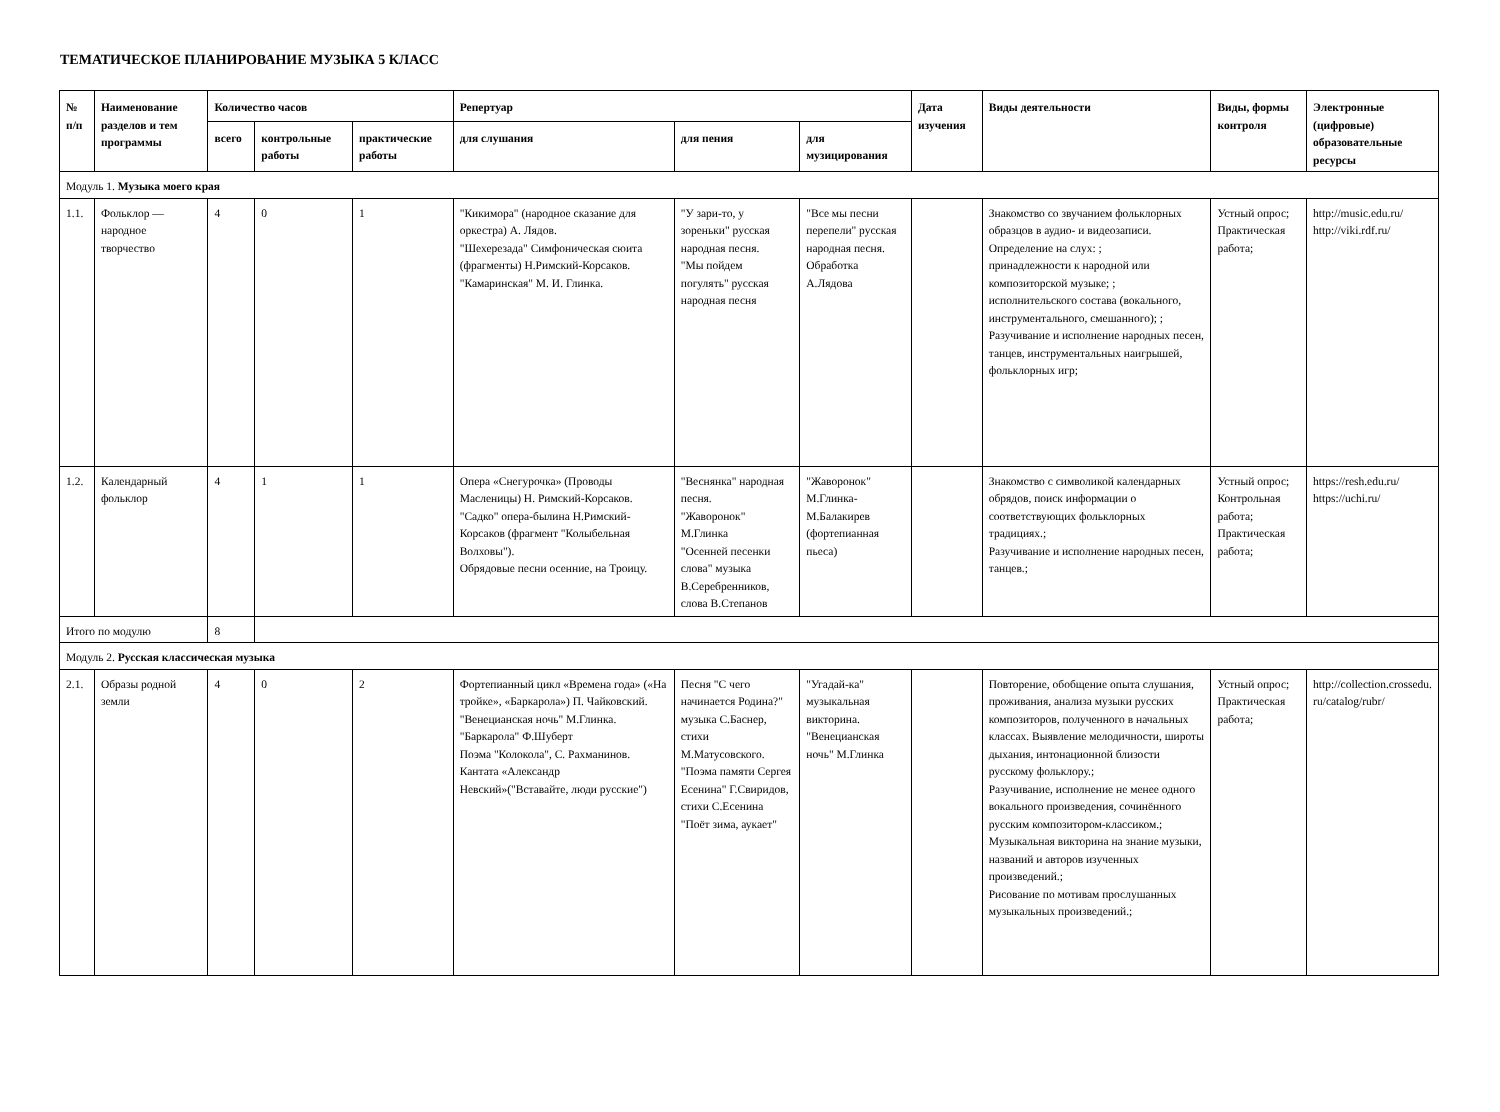ТЕМАТИЧЕСКОЕ ПЛАНИРОВАНИЕ МУЗЫКА 5 КЛАСС
| № п/п | Наименование разделов и тем программы | Количество часов | | | Репертуар | | | Дата изучения | Виды деятельности | Виды, формы контроля | Электронные (цифровые) образовательные ресурсы |
| --- | --- | --- | --- | --- | --- | --- | --- | --- | --- | --- | --- |
| | | всего | контрольные работы | практические работы | для слушания | для пения | для музицирования | | | | |
| Модуль 1. Музыка моего края | | | | | | | | | | | |
| 1.1. | Фольклор — народное творчество | 4 | 0 | 1 | "Кикимора" (народное сказание для оркестра) А. Лядов. "Шехерезада" Симфоническая сюита (фрагменты) Н.Римский-Корсаков. "Камаринская" М. И. Глинка. | "У зари-то, у зореньки" русская народная песня. "Мы пойдем погулять" русская народная песня | "Все мы песни перепели" русская народная песня. Обработка А.Лядова | | Знакомство со звучанием фольклорных образцов в аудио- и видеозаписи. Определение на слух: ; принадлежности к народной или композиторской музыке; ; исполнительского состава (вокального, инструментального, смешанного); ; Разучивание и исполнение народных песен, танцев, инструментальных наигрышей, фольклорных игр; | Устный опрос; Практическая работа; | http://music.edu.ru/ http://viki.rdf.ru/ |
| 1.2. | Календарный фольклор | 4 | 1 | 1 | Опера «Снегурочка» (Проводы Масленицы) Н. Римский-Корсаков. "Садко" опера-былина Н.Римский-Корсаков (фрагмент "Колыбельная Волховы"). Обрядовые песни осенние, на Троицу. | "Веснянка" народная песня. "Жаворонок" М.Глинка "Осенней песенки слова" музыка В.Серебренников, слова В.Степанов | "Жаворонок" М.Глинка-М.Балакирев (фортепианная пьеса) | | Знакомство с символикой календарных обрядов, поиск информации о соответствующих фольклорных традициях.; Разучивание и исполнение народных песен, танцев.; | Устный опрос; Контрольная работа; Практическая работа; | https://resh.edu.ru/ https://uchi.ru/ |
| Итого по модулю | | 8 | | | | | | | | | |
| Модуль 2. Русская классическая музыка | | | | | | | | | | | |
| 2.1. | Образы родной земли | 4 | 0 | 2 | Фортепианный цикл «Времена года» («На тройке», «Баркарола») П. Чайковский. "Венецианская ночь" М.Глинка. "Баркарола" Ф.Шуберт Поэма "Колокола", С. Рахманинов. Кантата «Александр Невский»("Вставайте, люди русские") | Песня "С чего начинается Родина?" музыка С.Баснер, стихи М.Матусовского. "Поэма памяти Сергея Есенина" Г.Свиридов, стихи С.Есенина "Поёт зима, аукает" | "Угадай-ка" музыкальная викторина. "Венецианская ночь" М.Глинка | | Повторение, обобщение опыта слушания, проживания, анализа музыки русских композиторов, полученного в начальных классах. Выявление мелодичности, широты дыхания, интонационной близости русскому фольклору.; Разучивание, исполнение не менее одного вокального произведения, сочинённого русским композитором-классиком.; Музыкальная викторина на знание музыки, названий и авторов изученных произведений.; Рисование по мотивам прослушанных музыкальных произведений.; | Устный опрос; Практическая работа; | http://collection.crossedu. ru/catalog/rubr/ |